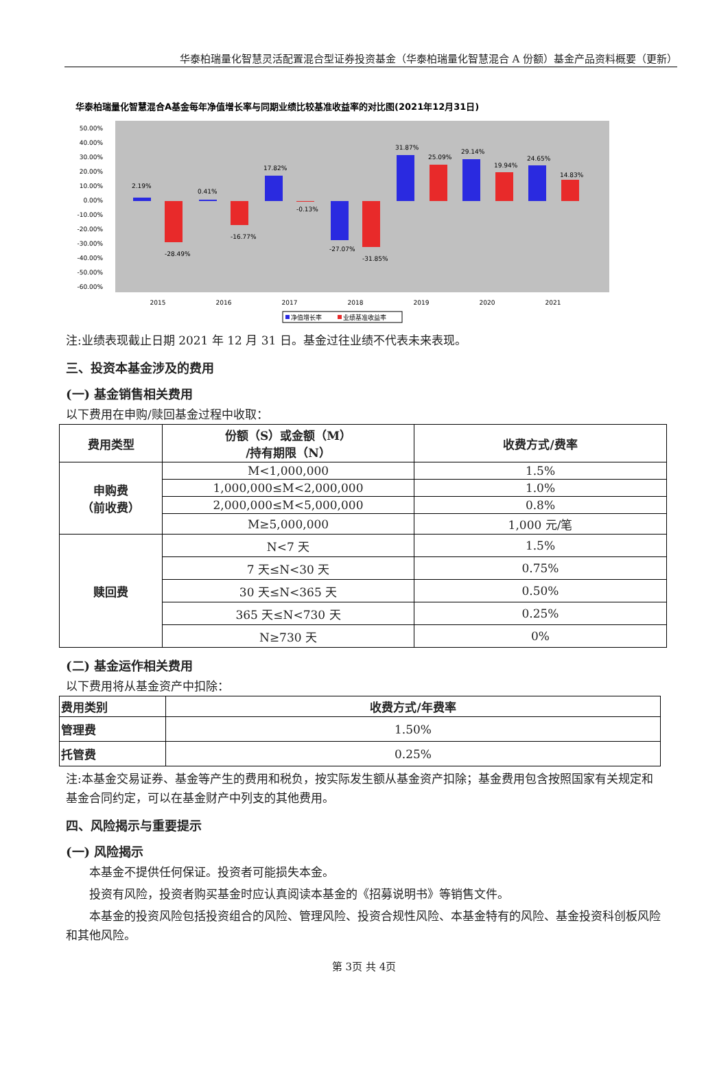华泰柏瑞量化智慧灵活配置混合型证券投资基金（华泰柏瑞量化智慧混合 A 份额）基金产品资料概要（更新）
华泰柏瑞量化智慧混合A基金每年净值增长率与同期业绩比较基准收益率的对比图(2021年12月31日)
50.00%
40.00%
30.00%
20.00%
10.00%
0.00%
-10.00%
-20.00%
-30.00%
-40.00%
-50.00%
-60.00%
2.19%
-28.49%
0.41%
-16.77%
17.82%
-0.13%
-27.07%
-31.85%
31.87%
25.09%
29.14%
19.94%
24.65%
14.83%
2015
2016
2017
2018
2019
2020
2021
净值增长率
业绩基准收益率
注:业绩表现截止日期 2021 年 12 月 31 日。基金过往业绩不代表未来表现。
三、投资本基金涉及的费用
(一) 基金销售相关费用
以下费用在申购/赎回基金过程中收取：
| 费用类型 | 份额（S）或金额（M） /持有期限（N） | 收费方式/费率 |
| --- | --- | --- |
| 申购费 （前收费） | M<1,000,000 | 1.5% |
| | 1,000,000≤M<2,000,000 | 1.0% |
| | 2,000,000≤M<5,000,000 | 0.8% |
| | M≥5,000,000 | 1,000 元/笔 |
| 赎回费 | N<7 天 | 1.5% |
| | 7 天≤N<30 天 | 0.75% |
| | 30 天≤N<365 天 | 0.50% |
| | 365 天≤N<730 天 | 0.25% |
| | N≥730 天 | 0% |
(二) 基金运作相关费用
以下费用将从基金资产中扣除：
| 费用类别 | 收费方式/年费率 |
| --- | --- |
| 管理费 | 1.50% |
| 托管费 | 0.25% |
注:本基金交易证券、基金等产生的费用和税负，按实际发生额从基金资产扣除；基金费用包含按照国家有关规定和基金合同约定，可以在基金财产中列支的其他费用。
四、风险揭示与重要提示
(一) 风险揭示
本基金不提供任何保证。投资者可能损失本金。
投资有风险，投资者购买基金时应认真阅读本基金的《招募说明书》等销售文件。
本基金的投资风险包括投资组合的风险、管理风险、投资合规性风险、本基金特有的风险、基金投资科创板风险和其他风险。
第 3页 共 4页